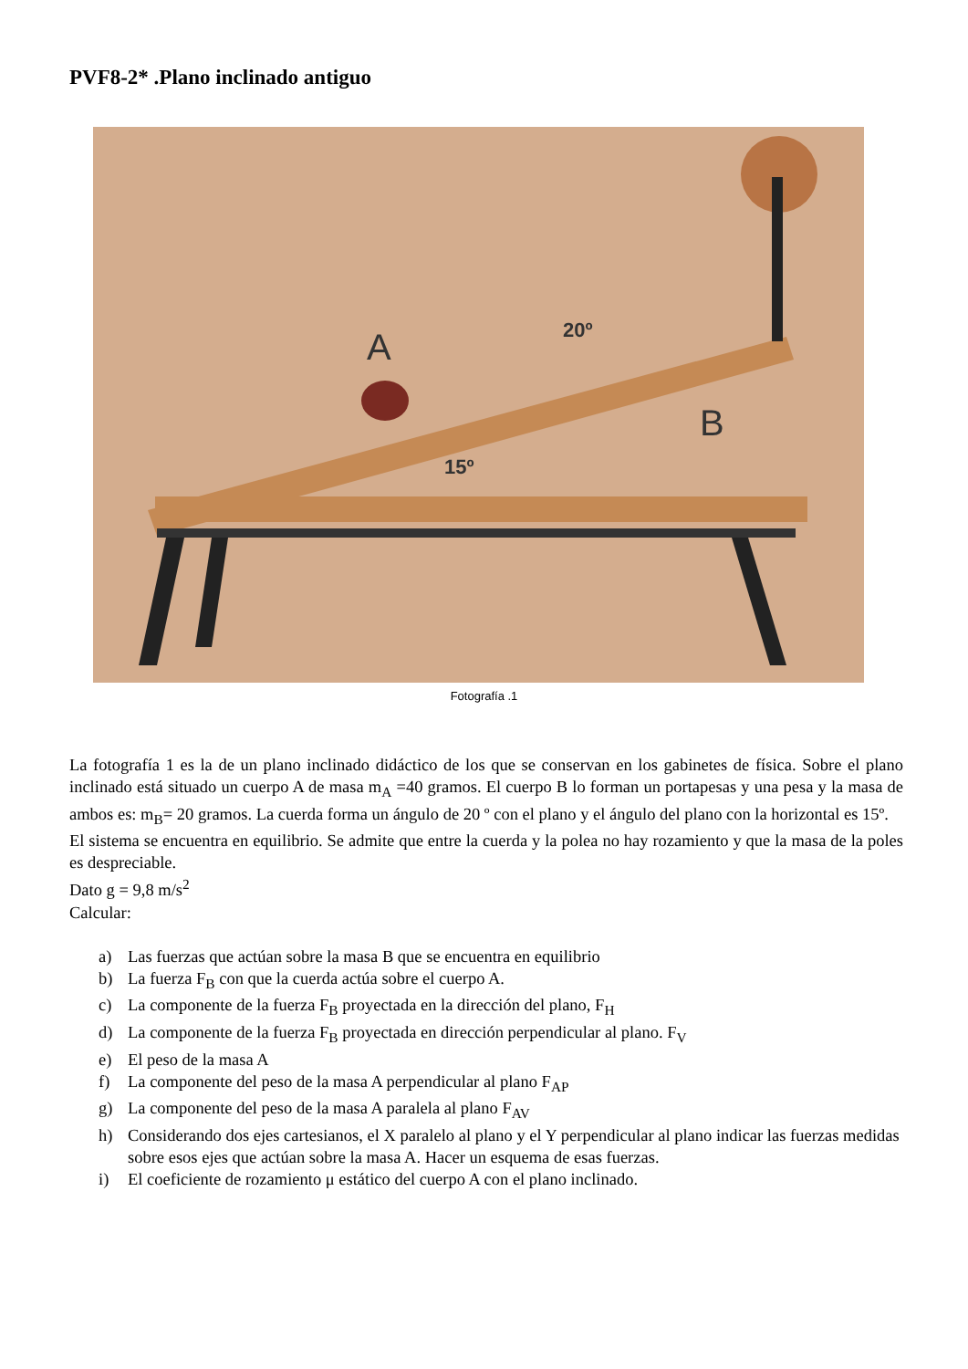PVF8-2* .Plano inclinado antiguo
A
B
20º
15º
Fotografía .1
La fotografía 1 es la de un plano inclinado didáctico de los que se conservan en los gabinetes de física. Sobre el plano inclinado está situado un cuerpo A de masa m<sub>A</sub> =40 gramos. El cuerpo B lo forman un portapesas y una pesa y la masa de ambos es: m<sub>B</sub>= 20 gramos. La cuerda forma un ángulo de 20 º con el plano y el ángulo del plano con la horizontal es 15º.
El sistema se encuentra en equilibrio. Se admite que entre la cuerda y la polea no hay rozamiento y que la masa de la poles es despreciable.
Dato g = 9,8 m/s<sup>2</sup>
Calcular:
a) Las fuerzas que actúan sobre la masa B que se encuentra en equilibrio
b) La fuerza F<sub>B</sub> con que la cuerda actúa sobre el cuerpo A.
c) La componente de la fuerza F<sub>B</sub> proyectada en la dirección del plano, F<sub>H</sub>
d) La componente de la fuerza F<sub>B</sub> proyectada en dirección perpendicular al plano. F<sub>V</sub>
e) El peso de la masa A
f) La componente del peso de la masa A perpendicular al plano F<sub>AP</sub>
g) La componente del peso de la masa A paralela al plano F<sub>AV</sub>
h) Considerando dos ejes cartesianos, el X paralelo al plano y el Y perpendicular al plano indicar las fuerzas medidas sobre esos ejes que actúan sobre la masa A. Hacer un esquema de esas fuerzas.
i) El coeficiente de rozamiento μ estático del cuerpo A con el plano inclinado.